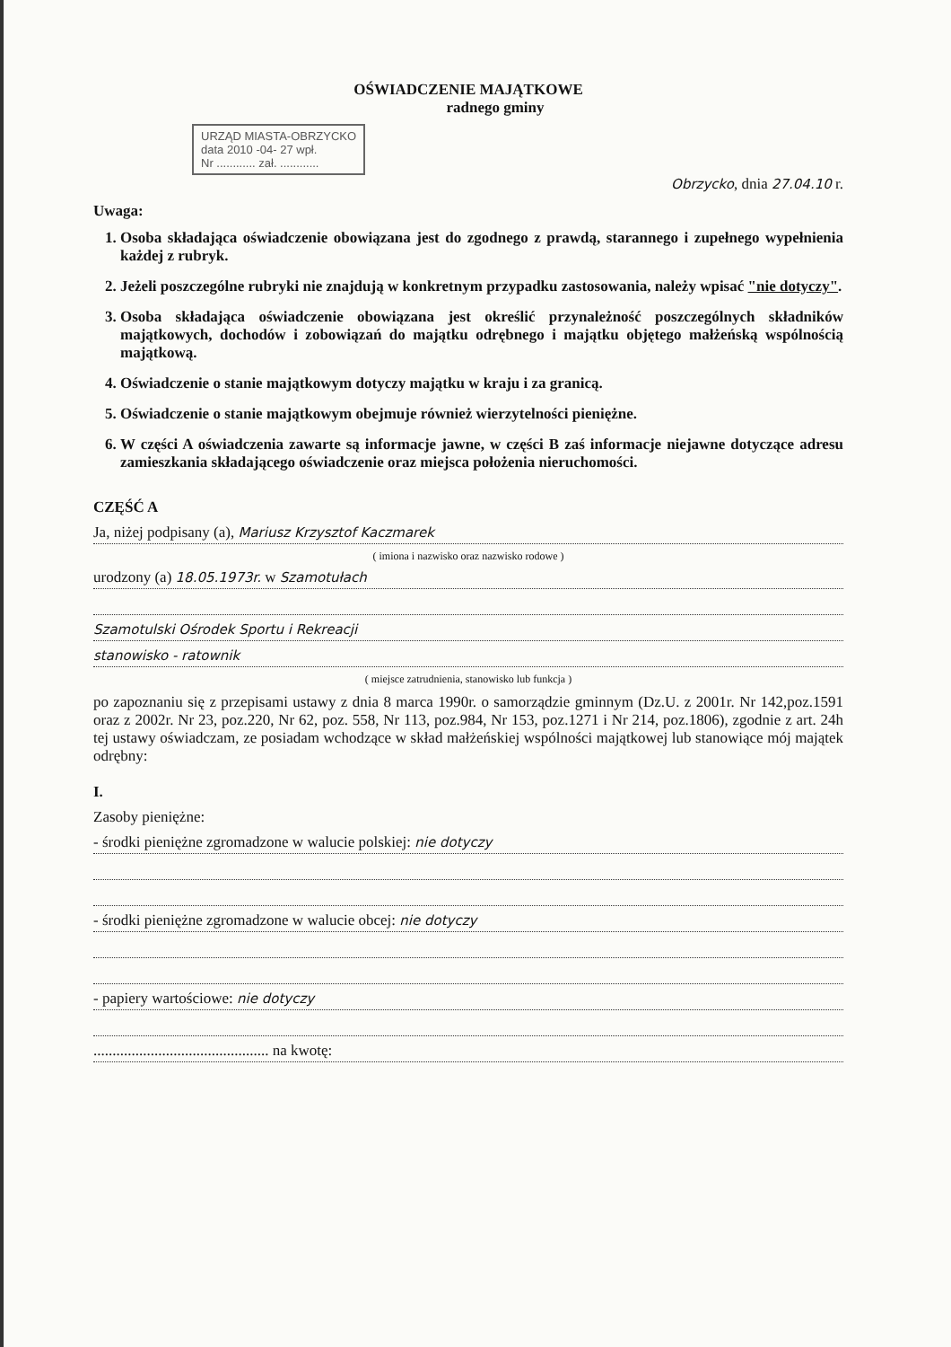OŚWIADCZENIE MAJĄTKOWE
radnego gminy
URZĄD MIASTA-OBRZYCKO
data 2010 -04- 27 wpł.
Nr ............ zał. ............
Obrzycko, dnia 27.04.10 r.
Uwaga:
1. Osoba składająca oświadczenie obowiązana jest do zgodnego z prawdą, starannego i zupełnego wypełnienia każdej z rubryk.
2. Jeżeli poszczególne rubryki nie znajdują w konkretnym przypadku zastosowania, należy wpisać "nie dotyczy".
3. Osoba składająca oświadczenie obowiązana jest określić przynależność poszczególnych składników majątkowych, dochodów i zobowiązań do majątku odrębnego i majątku objętego małżeńską wspólnością majątkową.
4. Oświadczenie o stanie majątkowym dotyczy majątku w kraju i za granicą.
5. Oświadczenie o stanie majątkowym obejmuje również wierzytelności pieniężne.
6. W części A oświadczenia zawarte są informacje jawne, w części B zaś informacje niejawne dotyczące adresu zamieszkania składającego oświadczenie oraz miejsca położenia nieruchomości.
CZĘŚĆ A
Ja, niżej podpisany (a), Mariusz Krzysztof Kaczmarek
( imiona i nazwisko oraz nazwisko rodowe )
urodzony (a) 18.05.1973r. w Szamotułach
Szamotulski Ośrodek Sportu i Rekreacji
stanowisko - ratownik
( miejsce zatrudnienia, stanowisko lub funkcja )
po zapoznaniu się z przepisami ustawy z dnia 8 marca 1990r. o samorządzie gminnym (Dz.U. z 2001r. Nr 142,poz.1591 oraz z 2002r. Nr 23, poz.220, Nr 62, poz. 558, Nr 113, poz.984, Nr 153, poz.1271 i Nr 214, poz.1806), zgodnie z art. 24h tej ustawy oświadczam, ze posiadam wchodzące w skład małżeńskiej wspólności majątkowej lub stanowiące mój majątek odrębny:
I.
Zasoby pieniężne:
- środki pieniężne zgromadzone w walucie polskiej: nie dotyczy
- środki pieniężne zgromadzone w walucie obcej: nie dotyczy
- papiery wartościowe: nie dotyczy
.............................................. na kwotę: